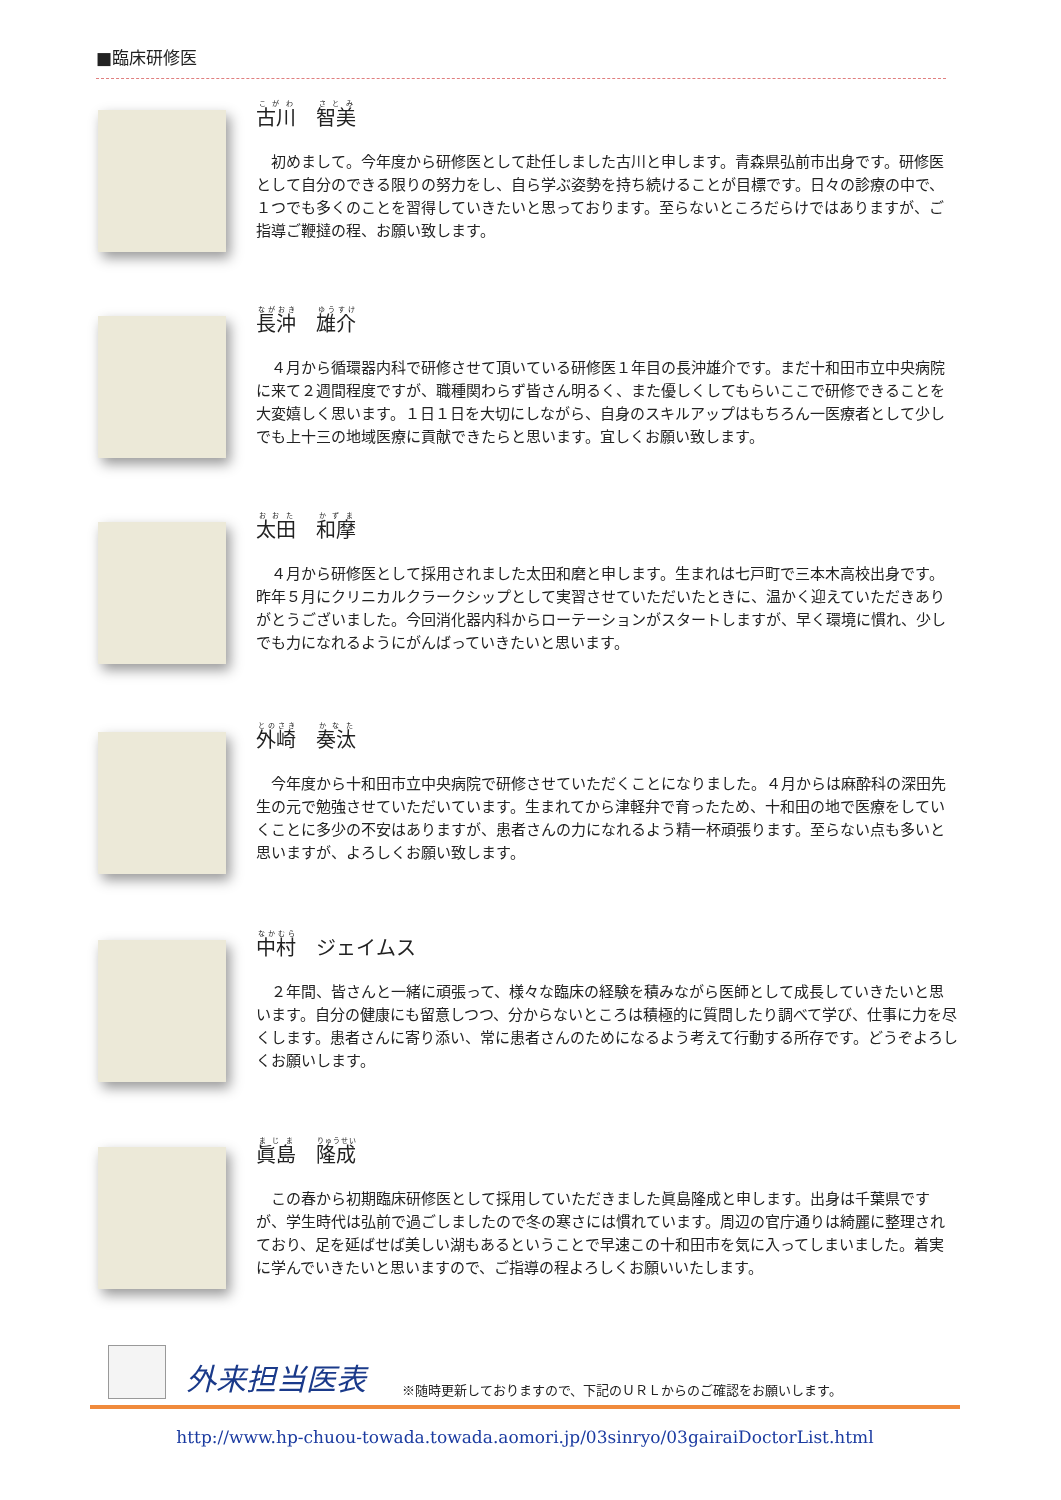■臨床研修医
古川　智美
初めまして。今年度から研修医として赴任しました古川と申します。青森県弘前市出身です。研修医として自分のできる限りの努力をし、自ら学ぶ姿勢を持ち続けることが目標です。日々の診療の中で、１つでも多くのことを習得していきたいと思っております。至らないところだらけではありますが、ご指導ご鞭撻の程、お願い致します。
長沖　雄介
４月から循環器内科で研修させて頂いている研修医１年目の長沖雄介です。まだ十和田市立中央病院に来て２週間程度ですが、職種関わらず皆さん明るく、また優しくしてもらいここで研修できることを大変嬉しく思います。１日１日を大切にしながら、自身のスキルアップはもちろん一医療者として少しでも上十三の地域医療に貢献できたらと思います。宜しくお願い致します。
太田　和摩
４月から研修医として採用されました太田和磨と申します。生まれは七戸町で三本木高校出身です。昨年５月にクリニカルクラークシップとして実習させていただいたときに、温かく迎えていただきありがとうございました。今回消化器内科からローテーションがスタートしますが、早く環境に慣れ、少しでも力になれるようにがんばっていきたいと思います。
外崎　奏汰
今年度から十和田市立中央病院で研修させていただくことになりました。４月からは麻酔科の深田先生の元で勉強させていただいています。生まれてから津軽弁で育ったため、十和田の地で医療をしていくことに多少の不安はありますが、患者さんの力になれるよう精一杯頑張ります。至らない点も多いと思いますが、よろしくお願い致します。
中村　ジェイムス
２年間、皆さんと一緒に頑張って、様々な臨床の経験を積みながら医師として成長していきたいと思います。自分の健康にも留意しつつ、分からないところは積極的に質問したり調べて学び、仕事に力を尽くします。患者さんに寄り添い、常に患者さんのためになるよう考えて行動する所存です。どうぞよろしくお願いします。
眞島　隆成
この春から初期臨床研修医として採用していただきました眞島隆成と申します。出身は千葉県ですが、学生時代は弘前で過ごしましたので冬の寒さには慣れています。周辺の官庁通りは綺麗に整理されており、足を延ばせば美しい湖もあるということで早速この十和田市を気に入ってしまいました。着実に学んでいきたいと思いますので、ご指導の程よろしくお願いいたします。
外来担当医表 ※随時更新しておりますので、下記のＵＲＬからのご確認をお願いします。
http://www.hp-chuou-towada.towada.aomori.jp/03sinryo/03gairaiDoctorList.html